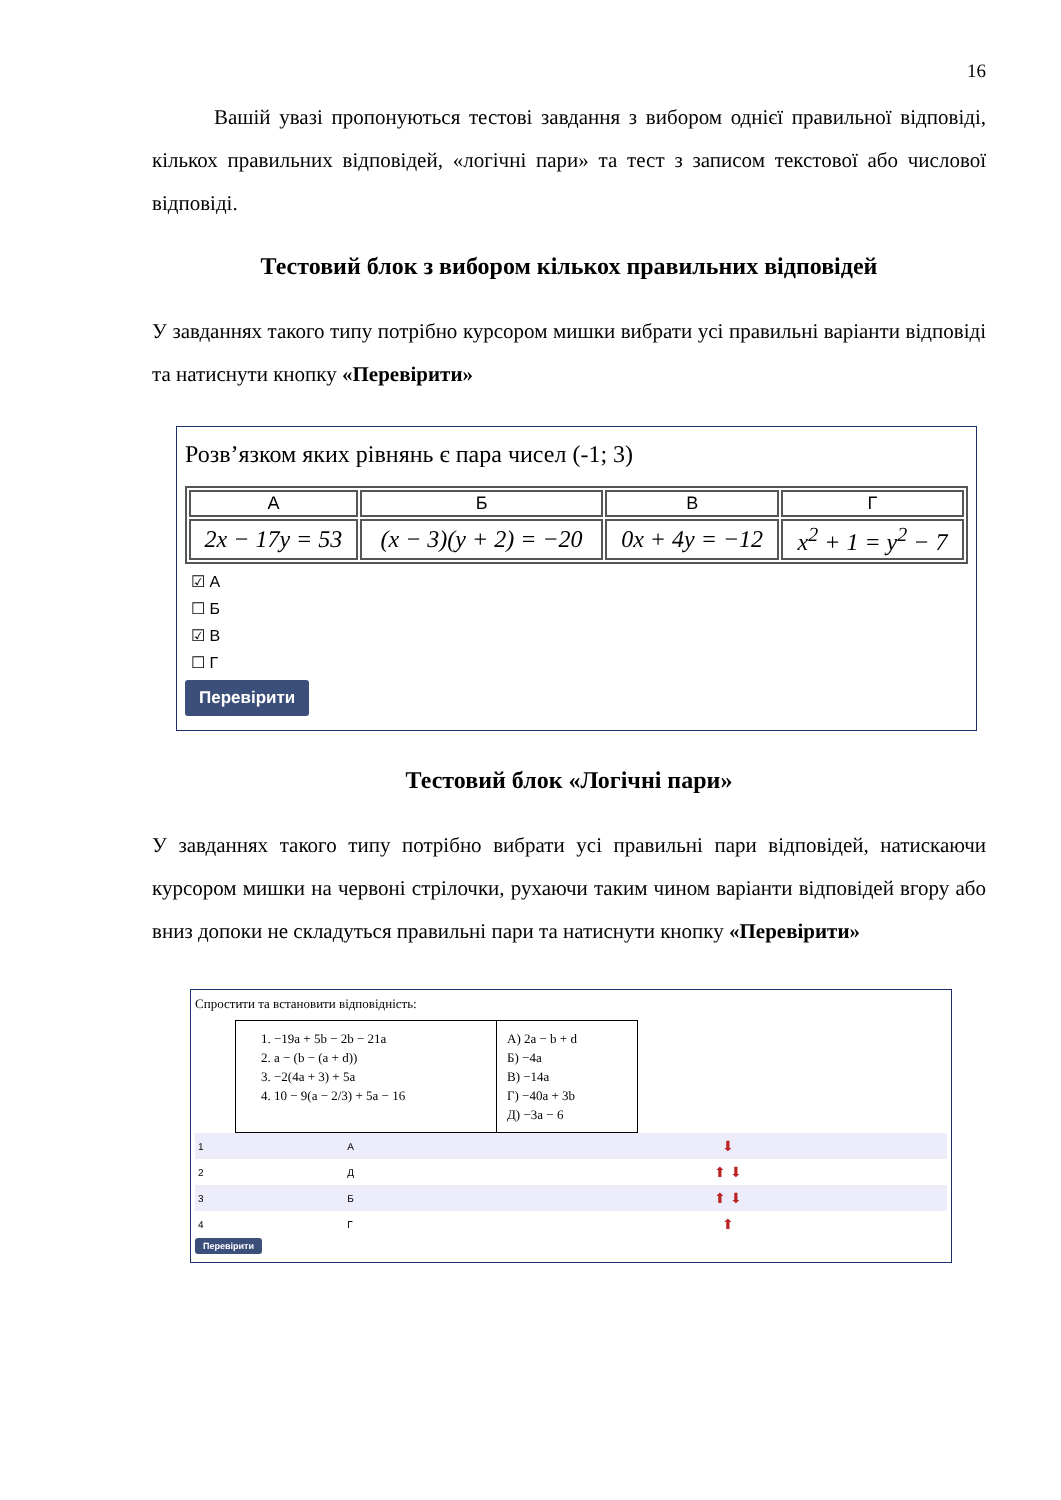16
Вашій увазі пропонуються тестові завдання з вибором однієї правильної відповіді, кількох правильних відповідей, «логічні пари» та тест з записом текстової або числової відповіді.
Тестовий блок з вибором кількох правильних відповідей
У завданнях такого типу потрібно курсором мишки вибрати усі правильні варіанти відповіді та натиснути кнопку «Перевірити»
Розв’язком яких рівнянь є пара чисел (-1; 3)
| А | Б | В | Г |
| --- | --- | --- | --- |
| 2x − 17y = 53 | (x − 3)(y + 2) = −20 | 0x + 4y = −12 | x<sup>2</sup> + 1 = y<sup>2</sup> − 7 |
☑ А
☐ Б
☑ В
☐ Г
Перевірити
Тестовий блок «Логічні пари»
У завданнях такого типу потрібно вибрати усі правильні пари відповідей, натискаючи курсором мишки на червоні стрілочки, рухаючи таким чином варіанти відповідей вгору або вниз допоки не складуться правильні пари та натиснути кнопку «Перевірити»
Спростити та встановити відповідність:
| 1. −19a + 5b − 2b − 21a 2. a − (b − (a + d)) 3. −2(4a + 3) + 5a 4. 10 − 9(a − 2/3) + 5a − 16 | А) 2a − b + d Б) −4a В) −14a Г) −40a + 3b Д) −3a − 6 |
| 1 | А | ⬇ |
| 2 | Д | ⬆ ⬇ |
| 3 | Б | ⬆ ⬇ |
| 4 | Г | ⬆ |
Перевірити